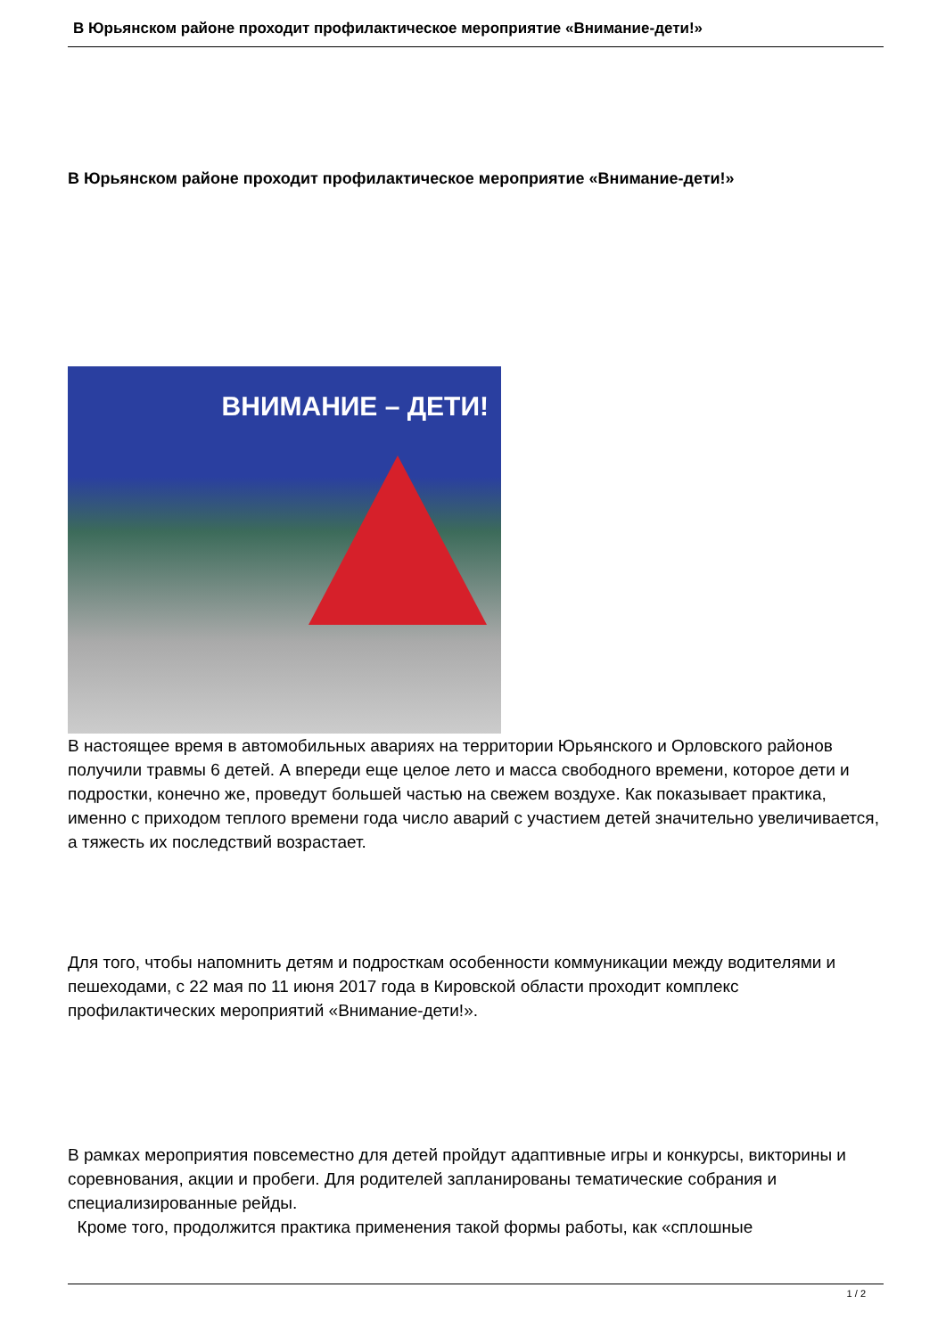В Юрьянском районе проходит профилактическое мероприятие «Внимание-дети!»
В Юрьянском районе проходит профилактическое мероприятие «Внимание-дети!»
ВНИМАНИЕ – ДЕТИ!
В настоящее время в автомобильных авариях на территории Юрьянского и Орловского районов получили травмы 6 детей. А впереди еще целое лето и масса свободного времени, которое дети и подростки, конечно же, проведут большей частью на свежем воздухе. Как показывает практика, именно с приходом теплого времени года число аварий с участием детей значительно увеличивается, а тяжесть их последствий возрастает.
Для того, чтобы напомнить детям и подросткам особенности коммуникации между водителями и пешеходами, с 22 мая по 11 июня 2017 года в Кировской области проходит комплекс профилактических мероприятий «Внимание-дети!».
В рамках мероприятия повсеместно для детей пройдут адаптивные игры и конкурсы, викторины и соревнования, акции и пробеги. Для родителей запланированы тематические собрания и специализированные рейды.
Кроме того, продолжится практика применения такой формы работы, как «сплошные
1 / 2